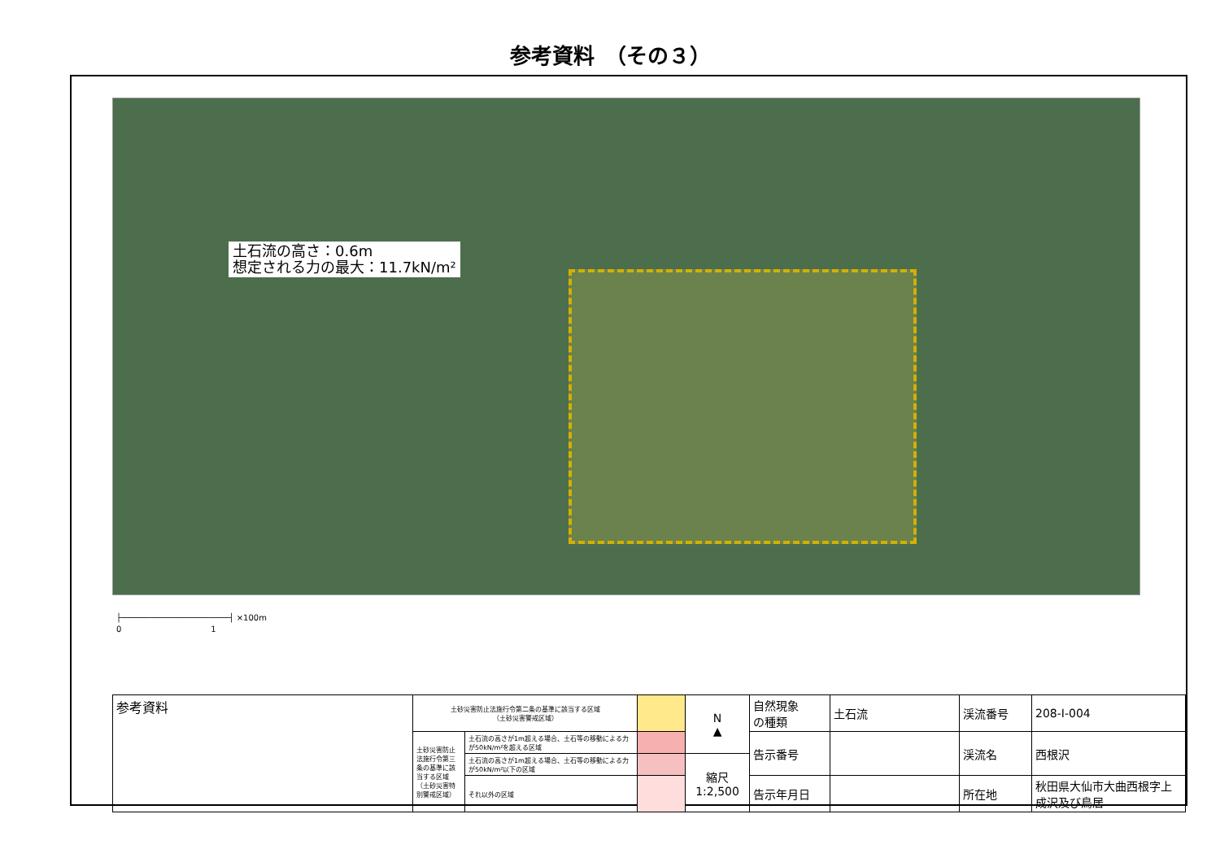参考資料　（その３）
土石流の高さ：0.6m
想定される力の最大：11.7kN/m²
├──────────────────────┤ ×100m
0　　　　　　　　　　　1
| 参考資料 | 土砂災害防止法施行令第二条の基準に該当する区域 （土砂災害警戒区域） | | | N ▲ | 自然現象 の種類 | 土石流 | 渓流番号 | 208-Ⅰ-004 |
| | 土砂災害防止法施行令第三条の基準に該当する区域（土砂災害特別警戒区域） | 土石流の高さが1m超える場合、土石等の移動による力が50kN/m²を超える区域 | | | 告示番号 | | 渓流名 | 西根沢 |
| | | 土石流の高さが1m超える場合、土石等の移動による力が50kN/m²以下の区域 | | 縮尺 1:2,500 | | | | |
| | | それ以外の区域 | | | 告示年月日 | | 所在地 | 秋田県大仙市大曲西根字上成沢及び鳥居 |